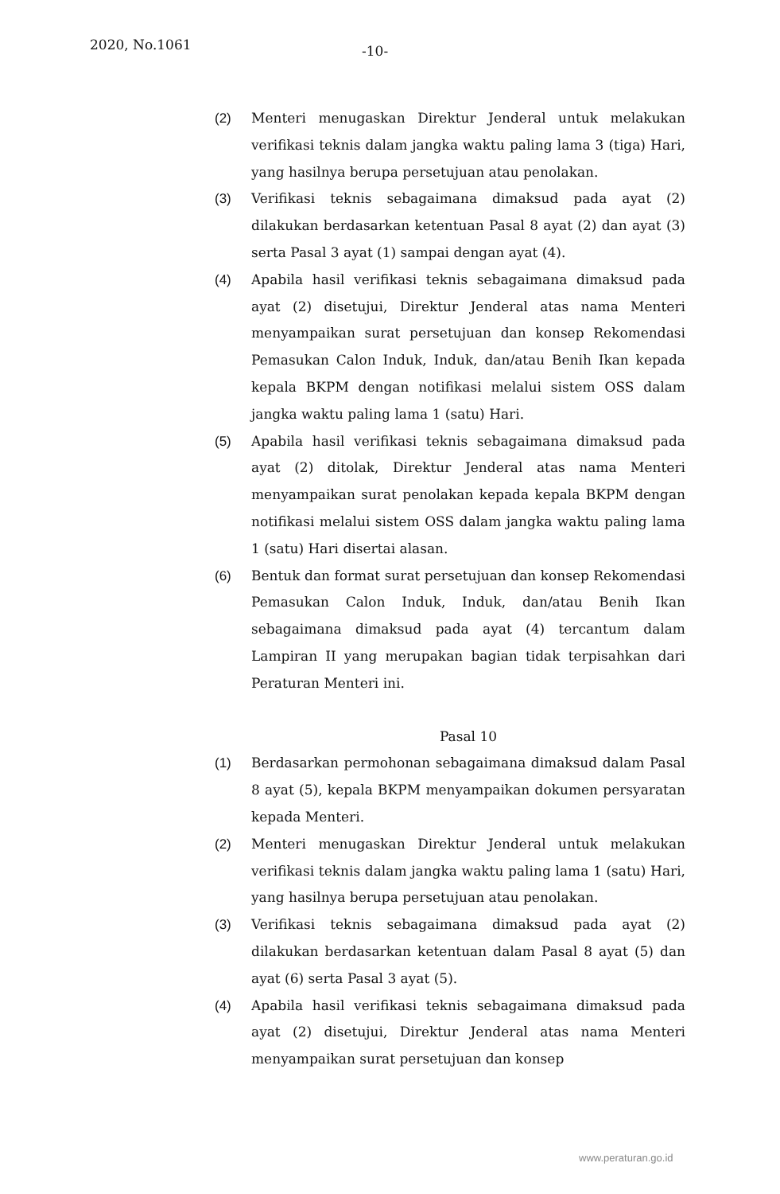2020, No.1061 -10-
(2) Menteri menugaskan Direktur Jenderal untuk melakukan verifikasi teknis dalam jangka waktu paling lama 3 (tiga) Hari, yang hasilnya berupa persetujuan atau penolakan.
(3) Verifikasi teknis sebagaimana dimaksud pada ayat (2) dilakukan berdasarkan ketentuan Pasal 8 ayat (2) dan ayat (3) serta Pasal 3 ayat (1) sampai dengan ayat (4).
(4) Apabila hasil verifikasi teknis sebagaimana dimaksud pada ayat (2) disetujui, Direktur Jenderal atas nama Menteri menyampaikan surat persetujuan dan konsep Rekomendasi Pemasukan Calon Induk, Induk, dan/atau Benih Ikan kepada kepala BKPM dengan notifikasi melalui sistem OSS dalam jangka waktu paling lama 1 (satu) Hari.
(5) Apabila hasil verifikasi teknis sebagaimana dimaksud pada ayat (2) ditolak, Direktur Jenderal atas nama Menteri menyampaikan surat penolakan kepada kepala BKPM dengan notifikasi melalui sistem OSS dalam jangka waktu paling lama 1 (satu) Hari disertai alasan.
(6) Bentuk dan format surat persetujuan dan konsep Rekomendasi Pemasukan Calon Induk, Induk, dan/atau Benih Ikan sebagaimana dimaksud pada ayat (4) tercantum dalam Lampiran II yang merupakan bagian tidak terpisahkan dari Peraturan Menteri ini.
Pasal 10
(1) Berdasarkan permohonan sebagaimana dimaksud dalam Pasal 8 ayat (5), kepala BKPM menyampaikan dokumen persyaratan kepada Menteri.
(2) Menteri menugaskan Direktur Jenderal untuk melakukan verifikasi teknis dalam jangka waktu paling lama 1 (satu) Hari, yang hasilnya berupa persetujuan atau penolakan.
(3) Verifikasi teknis sebagaimana dimaksud pada ayat (2) dilakukan berdasarkan ketentuan dalam Pasal 8 ayat (5) dan ayat (6) serta Pasal 3 ayat (5).
(4) Apabila hasil verifikasi teknis sebagaimana dimaksud pada ayat (2) disetujui, Direktur Jenderal atas nama Menteri menyampaikan surat persetujuan dan konsep
www.peraturan.go.id